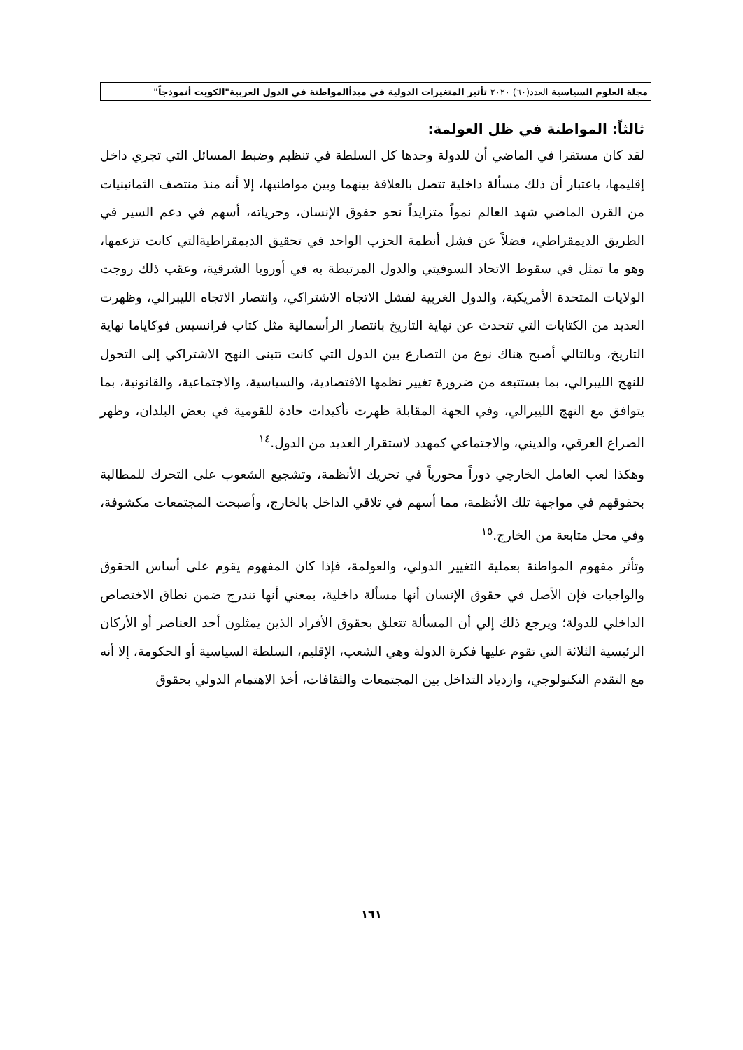مجلة العلوم السياسية العدد(٦٠) ٢٠٢٠ تأثير المتغيرات الدولية في مبدأالمواطنة في الدول العربية"الكويت أنموذجاً"
ثالثاً: المواطنة في ظل العولمة:
لقد كان مستقرا في الماضي أن للدولة وحدها كل السلطة في تنظيم وضبط المسائل التي تجري داخل إقليمها، باعتبار أن ذلك مسألة داخلية تتصل بالعلاقة بينهما وبين مواطنيها، إلا أنه منذ منتصف الثمانينيات من القرن الماضي شهد العالم نمواً متزايداً نحو حقوق الإنسان، وحرياته، أسهم في دعم السير في الطريق الديمقراطي، فضلاً عن فشل أنظمة الحزب الواحد في تحقيق الديمقراطيةالتي كانت تزعمها، وهو ما تمثل في سقوط الاتحاد السوفيتي والدول المرتبطة به في أوروبا الشرقية، وعقب ذلك روجت الولايات المتحدة الأمريكية، والدول الغربية لفشل الاتجاه الاشتراكي، وانتصار الاتجاه الليبرالي، وظهرت العديد من الكتابات التي تتحدث عن نهاية التاريخ بانتصار الرأسمالية مثل كتاب فرانسيس فوكاياما نهاية التاريخ، وبالتالي أصبح هناك نوع من التصارع بين الدول التي كانت تتبنى النهج الاشتراكي إلى التحول للنهج الليبرالي، بما يستتبعه من ضرورة تغيير نظمها الاقتصادية، والسياسية، والاجتماعية، والقانونية، بما يتوافق مع النهج الليبرالي، وفي الجهة المقابلة ظهرت تأكيدات حادة للقومية في بعض البلدان، وظهر الصراع العرقي، والديني، والاجتماعي كمهدد لاستقرار العديد من الدول.<sup>١٤</sup>
وهكذا لعب العامل الخارجي دوراً محورياً في تحريك الأنظمة، وتشجيع الشعوب على التحرك للمطالبة بحقوقهم في مواجهة تلك الأنظمة، مما أسهم في تلاقي الداخل بالخارج، وأصبحت المجتمعات مكشوفة، وفي محل متابعة من الخارج.<sup>١٥</sup>
وتأثر مفهوم المواطنة بعملية التغيير الدولي، والعولمة، فإذا كان المفهوم يقوم على أساس الحقوق والواجبات فإن الأصل في حقوق الإنسان أنها مسألة داخلية، بمعني أنها تندرج ضمن نطاق الاختصاص الداخلي للدولة؛ ويرجع ذلك إلي أن المسألة تتعلق بحقوق الأفراد الذين يمثلون أحد العناصر أو الأركان الرئيسية الثلاثة التي تقوم عليها فكرة الدولة وهي الشعب، الإقليم، السلطة السياسية أو الحكومة، إلا أنه مع التقدم التكنولوجي، وازدياد التداخل بين المجتمعات والثقافات، أخذ الاهتمام الدولي بحقوق
١٦١